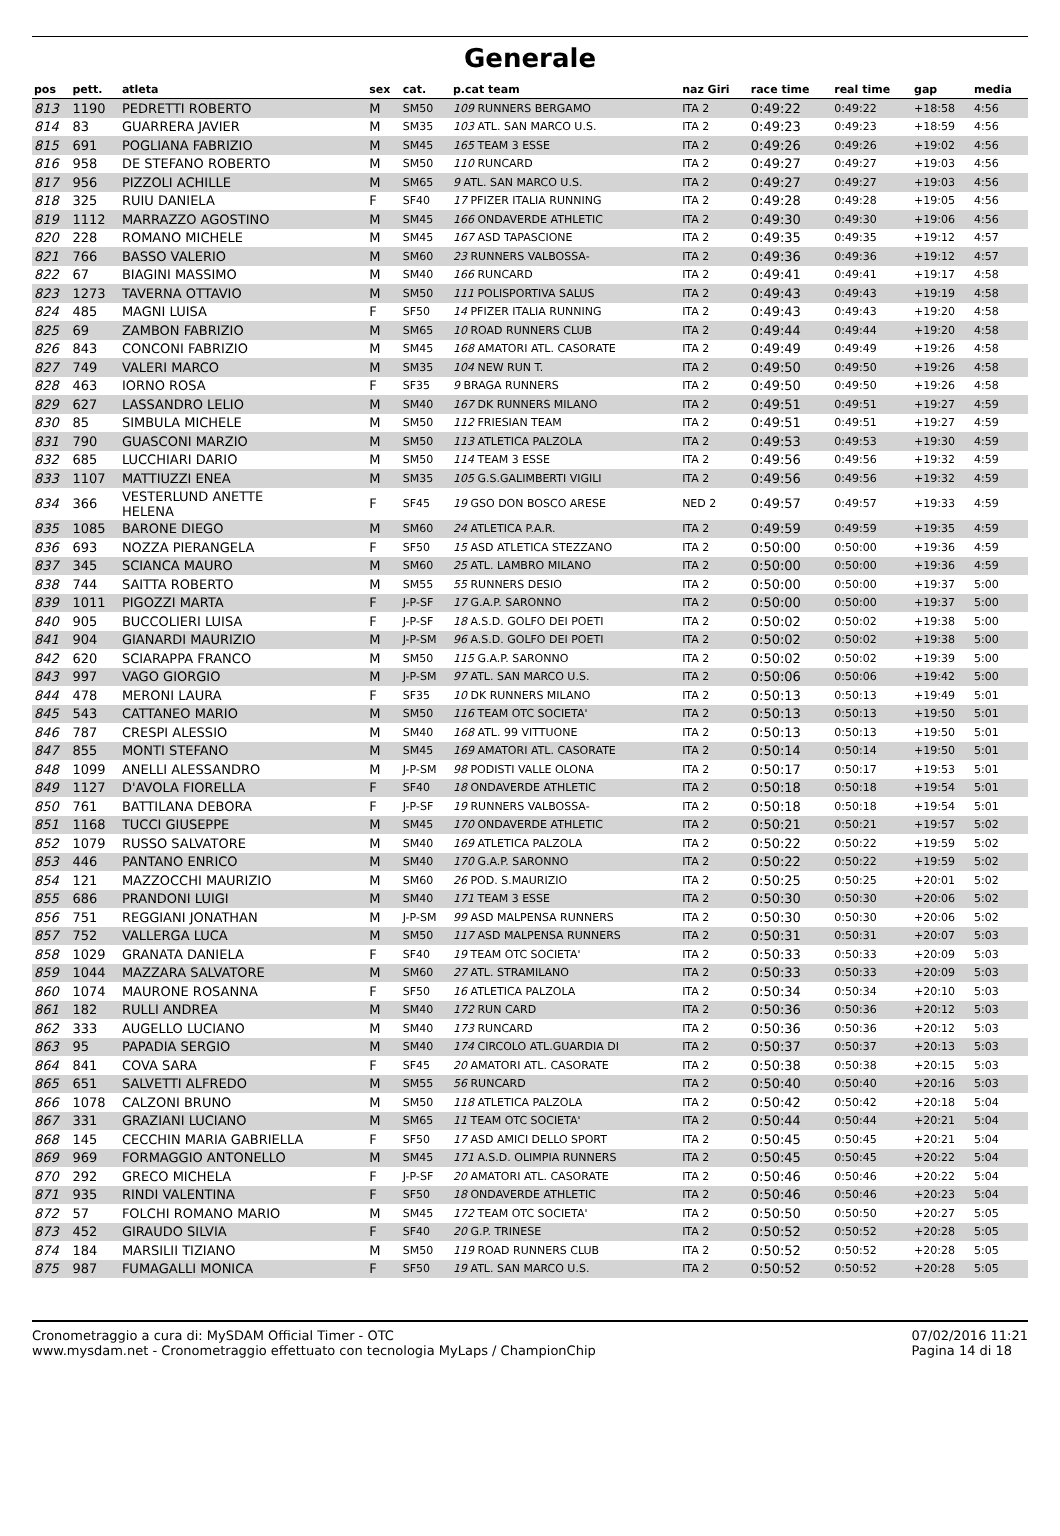Generale
| pos | pett. | atleta | sex | cat. | p.cat team | naz Giri | race time | real time | gap | media |
| --- | --- | --- | --- | --- | --- | --- | --- | --- | --- | --- |
| 813 | 1190 | PEDRETTI ROBERTO | M | SM50 | 109 RUNNERS BERGAMO | ITA 2 | 0:49:22 | 0:49:22 | +18:58 | 4:56 |
| 814 | 83 | GUARRERA JAVIER | M | SM35 | 103 ATL. SAN MARCO U.S. | ITA 2 | 0:49:23 | 0:49:23 | +18:59 | 4:56 |
| 815 | 691 | POGLIANA FABRIZIO | M | SM45 | 165 TEAM 3 ESSE | ITA 2 | 0:49:26 | 0:49:26 | +19:02 | 4:56 |
| 816 | 958 | DE STEFANO ROBERTO | M | SM50 | 110 RUNCARD | ITA 2 | 0:49:27 | 0:49:27 | +19:03 | 4:56 |
| 817 | 956 | PIZZOLI ACHILLE | M | SM65 | 9 ATL. SAN MARCO U.S. | ITA 2 | 0:49:27 | 0:49:27 | +19:03 | 4:56 |
| 818 | 325 | RUIU DANIELA | F | SF40 | 17 PFIZER ITALIA RUNNING | ITA 2 | 0:49:28 | 0:49:28 | +19:05 | 4:56 |
| 819 | 1112 | MARRAZZO AGOSTINO | M | SM45 | 166 ONDAVERDE ATHLETIC | ITA 2 | 0:49:30 | 0:49:30 | +19:06 | 4:56 |
| 820 | 228 | ROMANO MICHELE | M | SM45 | 167 ASD TAPASCIONE | ITA 2 | 0:49:35 | 0:49:35 | +19:12 | 4:57 |
| 821 | 766 | BASSO VALERIO | M | SM60 | 23 RUNNERS VALBOSSA- | ITA 2 | 0:49:36 | 0:49:36 | +19:12 | 4:57 |
| 822 | 67 | BIAGINI MASSIMO | M | SM40 | 166 RUNCARD | ITA 2 | 0:49:41 | 0:49:41 | +19:17 | 4:58 |
| 823 | 1273 | TAVERNA OTTAVIO | M | SM50 | 111 POLISPORTIVA SALUS | ITA 2 | 0:49:43 | 0:49:43 | +19:19 | 4:58 |
| 824 | 485 | MAGNI LUISA | F | SF50 | 14 PFIZER ITALIA RUNNING | ITA 2 | 0:49:43 | 0:49:43 | +19:20 | 4:58 |
| 825 | 69 | ZAMBON FABRIZIO | M | SM65 | 10 ROAD RUNNERS CLUB | ITA 2 | 0:49:44 | 0:49:44 | +19:20 | 4:58 |
| 826 | 843 | CONCONI FABRIZIO | M | SM45 | 168 AMATORI ATL. CASORATE | ITA 2 | 0:49:49 | 0:49:49 | +19:26 | 4:58 |
| 827 | 749 | VALERI MARCO | M | SM35 | 104 NEW RUN T. | ITA 2 | 0:49:50 | 0:49:50 | +19:26 | 4:58 |
| 828 | 463 | IORNO ROSA | F | SF35 | 9 BRAGA RUNNERS | ITA 2 | 0:49:50 | 0:49:50 | +19:26 | 4:58 |
| 829 | 627 | LASSANDRO LELIO | M | SM40 | 167 DK RUNNERS MILANO | ITA 2 | 0:49:51 | 0:49:51 | +19:27 | 4:59 |
| 830 | 85 | SIMBULA MICHELE | M | SM50 | 112 FRIESIAN TEAM | ITA 2 | 0:49:51 | 0:49:51 | +19:27 | 4:59 |
| 831 | 790 | GUASCONI MARZIO | M | SM50 | 113 ATLETICA PALZOLA | ITA 2 | 0:49:53 | 0:49:53 | +19:30 | 4:59 |
| 832 | 685 | LUCCHIARI DARIO | M | SM50 | 114 TEAM 3 ESSE | ITA 2 | 0:49:56 | 0:49:56 | +19:32 | 4:59 |
| 833 | 1107 | MATTIUZZI ENEA | M | SM35 | 105 G.S.GALIMBERTI VIGILI | ITA 2 | 0:49:56 | 0:49:56 | +19:32 | 4:59 |
| 834 | 366 | VESTERLUND ANETTE HELENA | F | SF45 | 19 GSO DON BOSCO ARESE | NED 2 | 0:49:57 | 0:49:57 | +19:33 | 4:59 |
| 835 | 1085 | BARONE DIEGO | M | SM60 | 24 ATLETICA P.A.R. | ITA 2 | 0:49:59 | 0:49:59 | +19:35 | 4:59 |
| 836 | 693 | NOZZA PIERANGELA | F | SF50 | 15 ASD ATLETICA STEZZANO | ITA 2 | 0:50:00 | 0:50:00 | +19:36 | 4:59 |
| 837 | 345 | SCIANCA MAURO | M | SM60 | 25 ATL. LAMBRO MILANO | ITA 2 | 0:50:00 | 0:50:00 | +19:36 | 4:59 |
| 838 | 744 | SAITTA ROBERTO | M | SM55 | 55 RUNNERS DESIO | ITA 2 | 0:50:00 | 0:50:00 | +19:37 | 5:00 |
| 839 | 1011 | PIGOZZI MARTA | F | J-P-SF | 17 G.A.P. SARONNO | ITA 2 | 0:50:00 | 0:50:00 | +19:37 | 5:00 |
| 840 | 905 | BUCCOLIERI LUISA | F | J-P-SF | 18 A.S.D. GOLFO DEI POETI | ITA 2 | 0:50:02 | 0:50:02 | +19:38 | 5:00 |
| 841 | 904 | GIANARDI MAURIZIO | M | J-P-SM | 96 A.S.D. GOLFO DEI POETI | ITA 2 | 0:50:02 | 0:50:02 | +19:38 | 5:00 |
| 842 | 620 | SCIARAPPA FRANCO | M | SM50 | 115 G.A.P. SARONNO | ITA 2 | 0:50:02 | 0:50:02 | +19:39 | 5:00 |
| 843 | 997 | VAGO GIORGIO | M | J-P-SM | 97 ATL. SAN MARCO U.S. | ITA 2 | 0:50:06 | 0:50:06 | +19:42 | 5:00 |
| 844 | 478 | MERONI LAURA | F | SF35 | 10 DK RUNNERS MILANO | ITA 2 | 0:50:13 | 0:50:13 | +19:49 | 5:01 |
| 845 | 543 | CATTANEO MARIO | M | SM50 | 116 TEAM OTC SOCIETA' | ITA 2 | 0:50:13 | 0:50:13 | +19:50 | 5:01 |
| 846 | 787 | CRESPI ALESSIO | M | SM40 | 168 ATL. 99 VITTUONE | ITA 2 | 0:50:13 | 0:50:13 | +19:50 | 5:01 |
| 847 | 855 | MONTI STEFANO | M | SM45 | 169 AMATORI ATL. CASORATE | ITA 2 | 0:50:14 | 0:50:14 | +19:50 | 5:01 |
| 848 | 1099 | ANELLI ALESSANDRO | M | J-P-SM | 98 PODISTI VALLE OLONA | ITA 2 | 0:50:17 | 0:50:17 | +19:53 | 5:01 |
| 849 | 1127 | D'AVOLA FIORELLA | F | SF40 | 18 ONDAVERDE ATHLETIC | ITA 2 | 0:50:18 | 0:50:18 | +19:54 | 5:01 |
| 850 | 761 | BATTILANA DEBORA | F | J-P-SF | 19 RUNNERS VALBOSSA- | ITA 2 | 0:50:18 | 0:50:18 | +19:54 | 5:01 |
| 851 | 1168 | TUCCI GIUSEPPE | M | SM45 | 170 ONDAVERDE ATHLETIC | ITA 2 | 0:50:21 | 0:50:21 | +19:57 | 5:02 |
| 852 | 1079 | RUSSO SALVATORE | M | SM40 | 169 ATLETICA PALZOLA | ITA 2 | 0:50:22 | 0:50:22 | +19:59 | 5:02 |
| 853 | 446 | PANTANO ENRICO | M | SM40 | 170 G.A.P. SARONNO | ITA 2 | 0:50:22 | 0:50:22 | +19:59 | 5:02 |
| 854 | 121 | MAZZOCCHI MAURIZIO | M | SM60 | 26 POD. S.MAURIZIO | ITA 2 | 0:50:25 | 0:50:25 | +20:01 | 5:02 |
| 855 | 686 | PRANDONI LUIGI | M | SM40 | 171 TEAM 3 ESSE | ITA 2 | 0:50:30 | 0:50:30 | +20:06 | 5:02 |
| 856 | 751 | REGGIANI JONATHAN | M | J-P-SM | 99 ASD MALPENSA RUNNERS | ITA 2 | 0:50:30 | 0:50:30 | +20:06 | 5:02 |
| 857 | 752 | VALLERGA LUCA | M | SM50 | 117 ASD MALPENSA RUNNERS | ITA 2 | 0:50:31 | 0:50:31 | +20:07 | 5:03 |
| 858 | 1029 | GRANATA DANIELA | F | SF40 | 19 TEAM OTC SOCIETA' | ITA 2 | 0:50:33 | 0:50:33 | +20:09 | 5:03 |
| 859 | 1044 | MAZZARA SALVATORE | M | SM60 | 27 ATL. STRAMILANO | ITA 2 | 0:50:33 | 0:50:33 | +20:09 | 5:03 |
| 860 | 1074 | MAURONE ROSANNA | F | SF50 | 16 ATLETICA PALZOLA | ITA 2 | 0:50:34 | 0:50:34 | +20:10 | 5:03 |
| 861 | 182 | RULLI ANDREA | M | SM40 | 172 RUN CARD | ITA 2 | 0:50:36 | 0:50:36 | +20:12 | 5:03 |
| 862 | 333 | AUGELLO LUCIANO | M | SM40 | 173 RUNCARD | ITA 2 | 0:50:36 | 0:50:36 | +20:12 | 5:03 |
| 863 | 95 | PAPADIA SERGIO | M | SM40 | 174 CIRCOLO ATL.GUARDIA DI | ITA 2 | 0:50:37 | 0:50:37 | +20:13 | 5:03 |
| 864 | 841 | COVA SARA | F | SF45 | 20 AMATORI ATL. CASORATE | ITA 2 | 0:50:38 | 0:50:38 | +20:15 | 5:03 |
| 865 | 651 | SALVETTI ALFREDO | M | SM55 | 56 RUNCARD | ITA 2 | 0:50:40 | 0:50:40 | +20:16 | 5:03 |
| 866 | 1078 | CALZONI BRUNO | M | SM50 | 118 ATLETICA PALZOLA | ITA 2 | 0:50:42 | 0:50:42 | +20:18 | 5:04 |
| 867 | 331 | GRAZIANI LUCIANO | M | SM65 | 11 TEAM OTC SOCIETA' | ITA 2 | 0:50:44 | 0:50:44 | +20:21 | 5:04 |
| 868 | 145 | CECCHIN MARIA GABRIELLA | F | SF50 | 17 ASD AMICI DELLO SPORT | ITA 2 | 0:50:45 | 0:50:45 | +20:21 | 5:04 |
| 869 | 969 | FORMAGGIO ANTONELLO | M | SM45 | 171 A.S.D. OLIMPIA RUNNERS | ITA 2 | 0:50:45 | 0:50:45 | +20:22 | 5:04 |
| 870 | 292 | GRECO MICHELA | F | J-P-SF | 20 AMATORI ATL. CASORATE | ITA 2 | 0:50:46 | 0:50:46 | +20:22 | 5:04 |
| 871 | 935 | RINDI VALENTINA | F | SF50 | 18 ONDAVERDE ATHLETIC | ITA 2 | 0:50:46 | 0:50:46 | +20:23 | 5:04 |
| 872 | 57 | FOLCHI ROMANO MARIO | M | SM45 | 172 TEAM OTC SOCIETA' | ITA 2 | 0:50:50 | 0:50:50 | +20:27 | 5:05 |
| 873 | 452 | GIRAUDO SILVIA | F | SF40 | 20 G.P. TRINESE | ITA 2 | 0:50:52 | 0:50:52 | +20:28 | 5:05 |
| 874 | 184 | MARSILII TIZIANO | M | SM50 | 119 ROAD RUNNERS CLUB | ITA 2 | 0:50:52 | 0:50:52 | +20:28 | 5:05 |
| 875 | 987 | FUMAGALLI MONICA | F | SF50 | 19 ATL. SAN MARCO U.S. | ITA 2 | 0:50:52 | 0:50:52 | +20:28 | 5:05 |
Cronometraggio a cura di: MySDAM Official Timer - OTC
www.mysdam.net - Cronometraggio effettuato con tecnologia MyLaps / ChampionChip
07/02/2016 11:21
Pagina 14 di 18